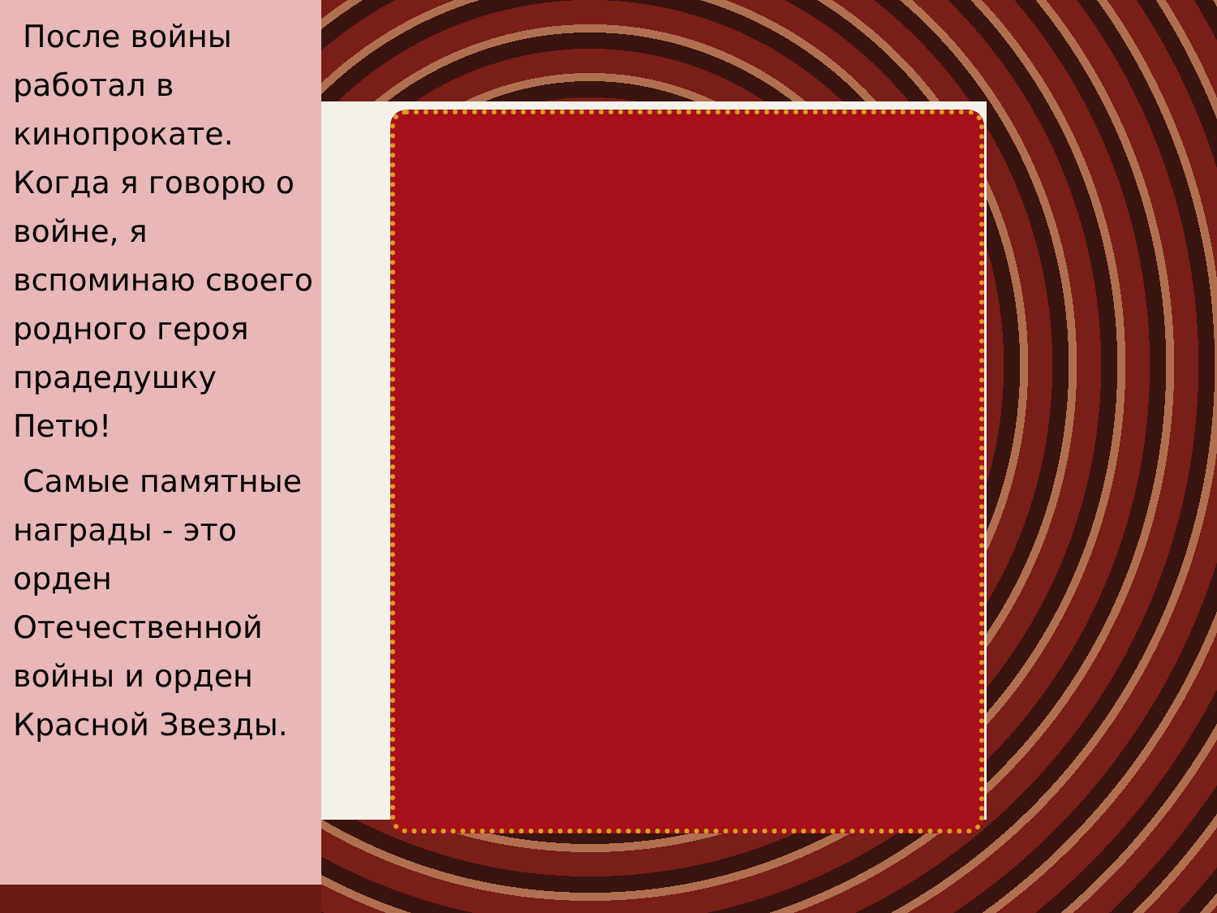После войны работал в кинопрокате. Когда я говорю о войне, я вспоминаю своего родного героя прадедушку Петю!
Самые памятные награды - это орден Отечественной войны и орден Красной Звезды.